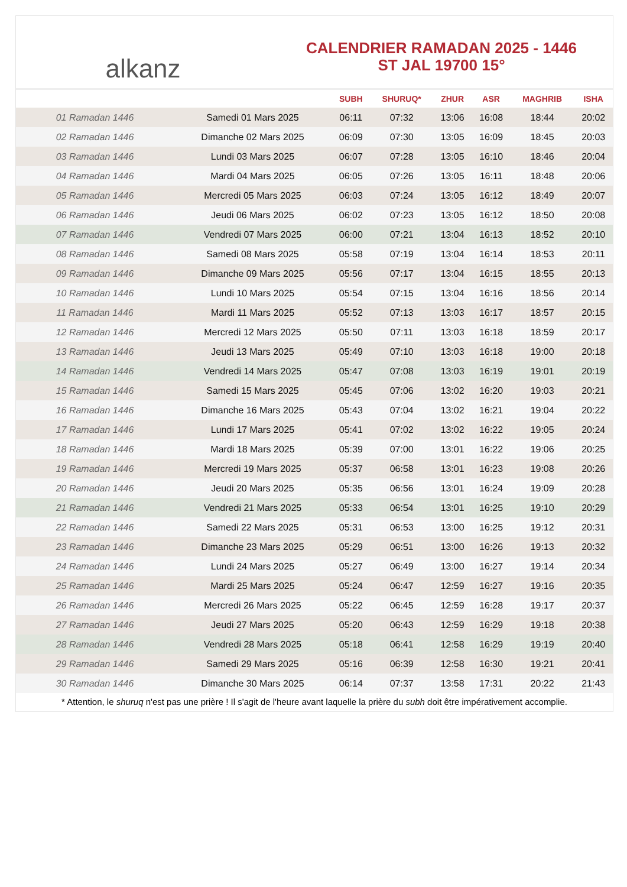alkanz
CALENDRIER RAMADAN 2025 - 1446
ST JAL 19700 15°
| | | SUBH | SHURUQ* | ZHUR | ASR | MAGHRIB | ISHA |
| --- | --- | --- | --- | --- | --- | --- | --- |
| 01 Ramadan 1446 | Samedi 01 Mars 2025 | 06:11 | 07:32 | 13:06 | 16:08 | 18:44 | 20:02 |
| 02 Ramadan 1446 | Dimanche 02 Mars 2025 | 06:09 | 07:30 | 13:05 | 16:09 | 18:45 | 20:03 |
| 03 Ramadan 1446 | Lundi 03 Mars 2025 | 06:07 | 07:28 | 13:05 | 16:10 | 18:46 | 20:04 |
| 04 Ramadan 1446 | Mardi 04 Mars 2025 | 06:05 | 07:26 | 13:05 | 16:11 | 18:48 | 20:06 |
| 05 Ramadan 1446 | Mercredi 05 Mars 2025 | 06:03 | 07:24 | 13:05 | 16:12 | 18:49 | 20:07 |
| 06 Ramadan 1446 | Jeudi 06 Mars 2025 | 06:02 | 07:23 | 13:05 | 16:12 | 18:50 | 20:08 |
| 07 Ramadan 1446 | Vendredi 07 Mars 2025 | 06:00 | 07:21 | 13:04 | 16:13 | 18:52 | 20:10 |
| 08 Ramadan 1446 | Samedi 08 Mars 2025 | 05:58 | 07:19 | 13:04 | 16:14 | 18:53 | 20:11 |
| 09 Ramadan 1446 | Dimanche 09 Mars 2025 | 05:56 | 07:17 | 13:04 | 16:15 | 18:55 | 20:13 |
| 10 Ramadan 1446 | Lundi 10 Mars 2025 | 05:54 | 07:15 | 13:04 | 16:16 | 18:56 | 20:14 |
| 11 Ramadan 1446 | Mardi 11 Mars 2025 | 05:52 | 07:13 | 13:03 | 16:17 | 18:57 | 20:15 |
| 12 Ramadan 1446 | Mercredi 12 Mars 2025 | 05:50 | 07:11 | 13:03 | 16:18 | 18:59 | 20:17 |
| 13 Ramadan 1446 | Jeudi 13 Mars 2025 | 05:49 | 07:10 | 13:03 | 16:18 | 19:00 | 20:18 |
| 14 Ramadan 1446 | Vendredi 14 Mars 2025 | 05:47 | 07:08 | 13:03 | 16:19 | 19:01 | 20:19 |
| 15 Ramadan 1446 | Samedi 15 Mars 2025 | 05:45 | 07:06 | 13:02 | 16:20 | 19:03 | 20:21 |
| 16 Ramadan 1446 | Dimanche 16 Mars 2025 | 05:43 | 07:04 | 13:02 | 16:21 | 19:04 | 20:22 |
| 17 Ramadan 1446 | Lundi 17 Mars 2025 | 05:41 | 07:02 | 13:02 | 16:22 | 19:05 | 20:24 |
| 18 Ramadan 1446 | Mardi 18 Mars 2025 | 05:39 | 07:00 | 13:01 | 16:22 | 19:06 | 20:25 |
| 19 Ramadan 1446 | Mercredi 19 Mars 2025 | 05:37 | 06:58 | 13:01 | 16:23 | 19:08 | 20:26 |
| 20 Ramadan 1446 | Jeudi 20 Mars 2025 | 05:35 | 06:56 | 13:01 | 16:24 | 19:09 | 20:28 |
| 21 Ramadan 1446 | Vendredi 21 Mars 2025 | 05:33 | 06:54 | 13:01 | 16:25 | 19:10 | 20:29 |
| 22 Ramadan 1446 | Samedi 22 Mars 2025 | 05:31 | 06:53 | 13:00 | 16:25 | 19:12 | 20:31 |
| 23 Ramadan 1446 | Dimanche 23 Mars 2025 | 05:29 | 06:51 | 13:00 | 16:26 | 19:13 | 20:32 |
| 24 Ramadan 1446 | Lundi 24 Mars 2025 | 05:27 | 06:49 | 13:00 | 16:27 | 19:14 | 20:34 |
| 25 Ramadan 1446 | Mardi 25 Mars 2025 | 05:24 | 06:47 | 12:59 | 16:27 | 19:16 | 20:35 |
| 26 Ramadan 1446 | Mercredi 26 Mars 2025 | 05:22 | 06:45 | 12:59 | 16:28 | 19:17 | 20:37 |
| 27 Ramadan 1446 | Jeudi 27 Mars 2025 | 05:20 | 06:43 | 12:59 | 16:29 | 19:18 | 20:38 |
| 28 Ramadan 1446 | Vendredi 28 Mars 2025 | 05:18 | 06:41 | 12:58 | 16:29 | 19:19 | 20:40 |
| 29 Ramadan 1446 | Samedi 29 Mars 2025 | 05:16 | 06:39 | 12:58 | 16:30 | 19:21 | 20:41 |
| 30 Ramadan 1446 | Dimanche 30 Mars 2025 | 06:14 | 07:37 | 13:58 | 17:31 | 20:22 | 21:43 |
* Attention, le shuruq n'est pas une prière ! Il s'agit de l'heure avant laquelle la prière du subh doit être impérativement accomplie.